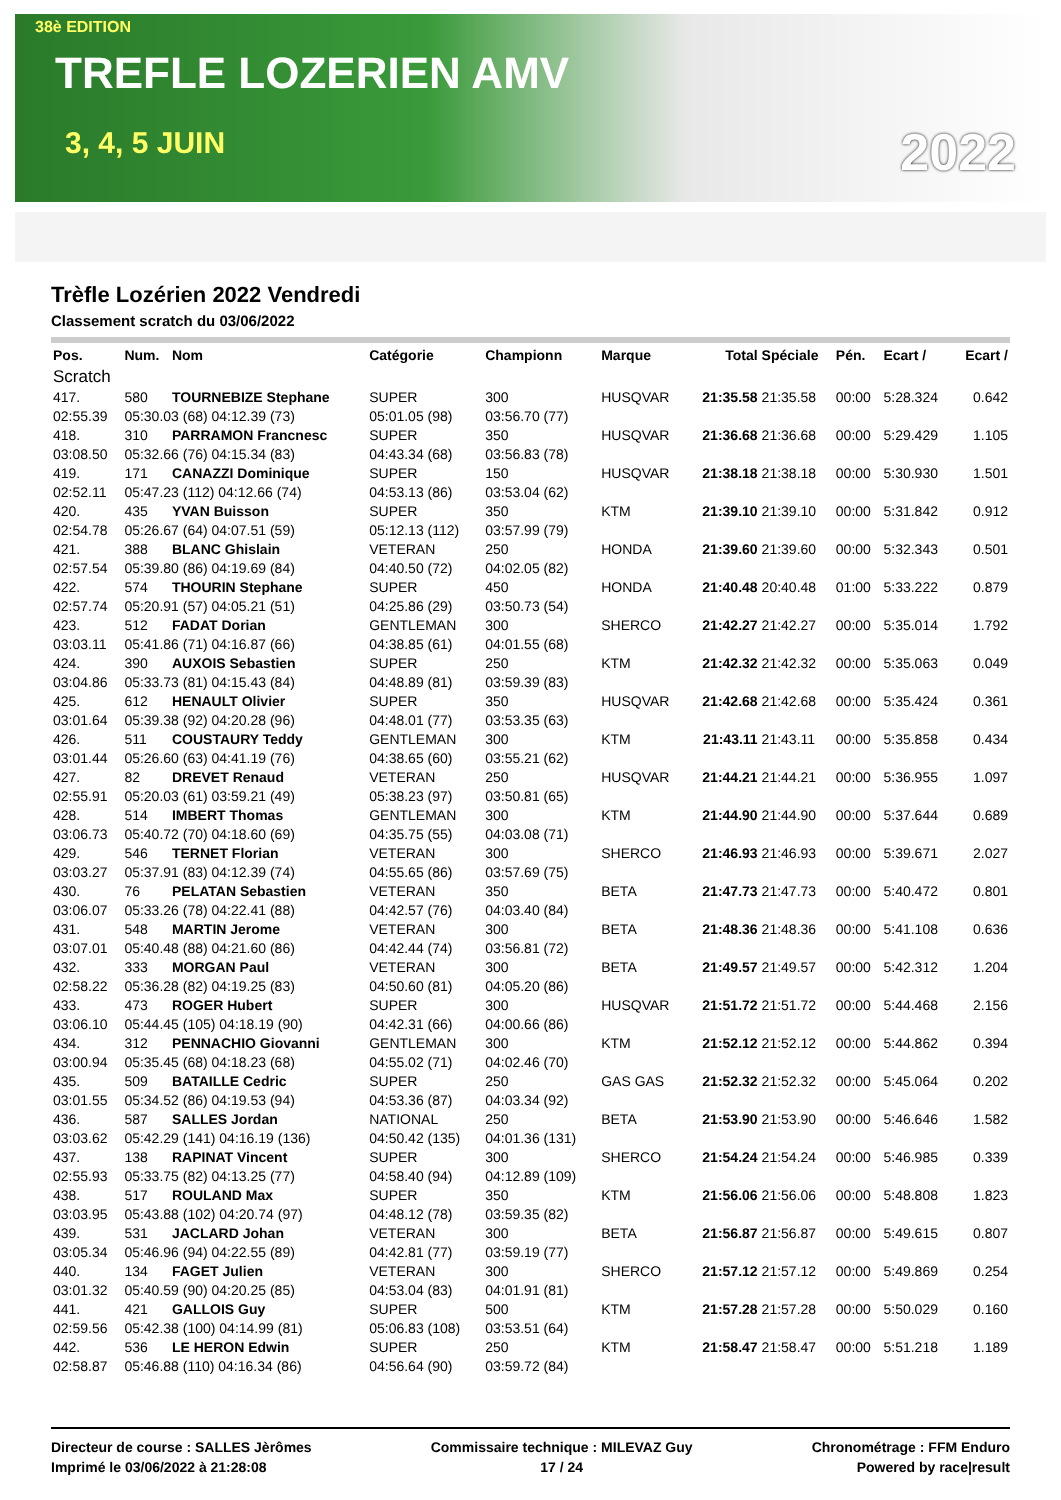38è EDITION
TREFLE LOZERIEN AMV
3, 4, 5 JUIN
2022
Trèfle Lozérien 2022 Vendredi
Classement scratch du 03/06/2022
| Pos. | Num. | Nom | Catégorie | Championn | Marque | Total | Spéciale | Pén. | Ecart / | Ecart / |
| --- | --- | --- | --- | --- | --- | --- | --- | --- | --- | --- |
| Scratch | | | | | | | | | | |
| 417. | 580 | TOURNEBIZE Stephane | SUPER | 300 | HUSQVAR | 21:35.58 | 21:35.58 | 00:00 | 5:28.324 | 0.642 |
| 02:55.39 | 05:30.03 (68) 04:12.39 (73) | | 05:01.05 (98) | 03:56.70 (77) | | | | | | |
| 418. | 310 | PARRAMON Francnesc | SUPER | 350 | HUSQVAR | 21:36.68 | 21:36.68 | 00:00 | 5:29.429 | 1.105 |
| 03:08.50 | 05:32.66 (76) 04:15.34 (83) | | 04:43.34 (68) | 03:56.83 (78) | | | | | | |
| 419. | 171 | CANAZZI Dominique | SUPER | 150 | HUSQVAR | 21:38.18 | 21:38.18 | 00:00 | 5:30.930 | 1.501 |
| 02:52.11 | 05:47.23 (112) 04:12.66 (74) | | 04:53.13 (86) | 03:53.04 (62) | | | | | | |
| 420. | 435 | YVAN Buisson | SUPER | 350 | KTM | 21:39.10 | 21:39.10 | 00:00 | 5:31.842 | 0.912 |
| 02:54.78 | 05:26.67 (64) 04:07.51 (59) | | 05:12.13 (112) | 03:57.99 (79) | | | | | | |
| 421. | 388 | BLANC Ghislain | VETERAN | 250 | HONDA | 21:39.60 | 21:39.60 | 00:00 | 5:32.343 | 0.501 |
| 02:57.54 | 05:39.80 (86) 04:19.69 (84) | | 04:40.50 (72) | 04:02.05 (82) | | | | | | |
| 422. | 574 | THOURIN Stephane | SUPER | 450 | HONDA | 21:40.48 | 20:40.48 | 01:00 | 5:33.222 | 0.879 |
| 02:57.74 | 05:20.91 (57) 04:05.21 (51) | | 04:25.86 (29) | 03:50.73 (54) | | | | | | |
| 423. | 512 | FADAT Dorian | GENTLEMAN | 300 | SHERCO | 21:42.27 | 21:42.27 | 00:00 | 5:35.014 | 1.792 |
| 03:03.11 | 05:41.86 (71) 04:16.87 (66) | | 04:38.85 (61) | 04:01.55 (68) | | | | | | |
| 424. | 390 | AUXOIS Sebastien | SUPER | 250 | KTM | 21:42.32 | 21:42.32 | 00:00 | 5:35.063 | 0.049 |
| 03:04.86 | 05:33.73 (81) 04:15.43 (84) | | 04:48.89 (81) | 03:59.39 (83) | | | | | | |
| 425. | 612 | HENAULT Olivier | SUPER | 350 | HUSQVAR | 21:42.68 | 21:42.68 | 00:00 | 5:35.424 | 0.361 |
| 03:01.64 | 05:39.38 (92) 04:20.28 (96) | | 04:48.01 (77) | 03:53.35 (63) | | | | | | |
| 426. | 511 | COUSTAURY Teddy | GENTLEMAN | 300 | KTM | 21:43.11 | 21:43.11 | 00:00 | 5:35.858 | 0.434 |
| 03:01.44 | 05:26.60 (63) 04:41.19 (76) | | 04:38.65 (60) | 03:55.21 (62) | | | | | | |
| 427. | 82 | DREVET Renaud | VETERAN | 250 | HUSQVAR | 21:44.21 | 21:44.21 | 00:00 | 5:36.955 | 1.097 |
| 02:55.91 | 05:20.03 (61) 03:59.21 (49) | | 05:38.23 (97) | 03:50.81 (65) | | | | | | |
| 428. | 514 | IMBERT Thomas | GENTLEMAN | 300 | KTM | 21:44.90 | 21:44.90 | 00:00 | 5:37.644 | 0.689 |
| 03:06.73 | 05:40.72 (70) 04:18.60 (69) | | 04:35.75 (55) | 04:03.08 (71) | | | | | | |
| 429. | 546 | TERNET Florian | VETERAN | 300 | SHERCO | 21:46.93 | 21:46.93 | 00:00 | 5:39.671 | 2.027 |
| 03:03.27 | 05:37.91 (83) 04:12.39 (74) | | 04:55.65 (86) | 03:57.69 (75) | | | | | | |
| 430. | 76 | PELATAN Sebastien | VETERAN | 350 | BETA | 21:47.73 | 21:47.73 | 00:00 | 5:40.472 | 0.801 |
| 03:06.07 | 05:33.26 (78) 04:22.41 (88) | | 04:42.57 (76) | 04:03.40 (84) | | | | | | |
| 431. | 548 | MARTIN Jerome | VETERAN | 300 | BETA | 21:48.36 | 21:48.36 | 00:00 | 5:41.108 | 0.636 |
| 03:07.01 | 05:40.48 (88) 04:21.60 (86) | | 04:42.44 (74) | 03:56.81 (72) | | | | | | |
| 432. | 333 | MORGAN Paul | VETERAN | 300 | BETA | 21:49.57 | 21:49.57 | 00:00 | 5:42.312 | 1.204 |
| 02:58.22 | 05:36.28 (82) 04:19.25 (83) | | 04:50.60 (81) | 04:05.20 (86) | | | | | | |
| 433. | 473 | ROGER Hubert | SUPER | 300 | HUSQVAR | 21:51.72 | 21:51.72 | 00:00 | 5:44.468 | 2.156 |
| 03:06.10 | 05:44.45 (105) 04:18.19 (90) | | 04:42.31 (66) | 04:00.66 (86) | | | | | | |
| 434. | 312 | PENNACHIO Giovanni | GENTLEMAN | 300 | KTM | 21:52.12 | 21:52.12 | 00:00 | 5:44.862 | 0.394 |
| 03:00.94 | 05:35.45 (68) 04:18.23 (68) | | 04:55.02 (71) | 04:02.46 (70) | | | | | | |
| 435. | 509 | BATAILLE Cedric | SUPER | 250 | GAS GAS | 21:52.32 | 21:52.32 | 00:00 | 5:45.064 | 0.202 |
| 03:01.55 | 05:34.52 (86) 04:19.53 (94) | | 04:53.36 (87) | 04:03.34 (92) | | | | | | |
| 436. | 587 | SALLES Jordan | NATIONAL | 250 | BETA | 21:53.90 | 21:53.90 | 00:00 | 5:46.646 | 1.582 |
| 03:03.62 | 05:42.29 (141) 04:16.19 (136) | | 04:50.42 (135) | 04:01.36 (131) | | | | | | |
| 437. | 138 | RAPINAT Vincent | SUPER | 300 | SHERCO | 21:54.24 | 21:54.24 | 00:00 | 5:46.985 | 0.339 |
| 02:55.93 | 05:33.75 (82) 04:13.25 (77) | | 04:58.40 (94) | 04:12.89 (109) | | | | | | |
| 438. | 517 | ROULAND Max | SUPER | 350 | KTM | 21:56.06 | 21:56.06 | 00:00 | 5:48.808 | 1.823 |
| 03:03.95 | 05:43.88 (102) 04:20.74 (97) | | 04:48.12 (78) | 03:59.35 (82) | | | | | | |
| 439. | 531 | JACLARD Johan | VETERAN | 300 | BETA | 21:56.87 | 21:56.87 | 00:00 | 5:49.615 | 0.807 |
| 03:05.34 | 05:46.96 (94) 04:22.55 (89) | | 04:42.81 (77) | 03:59.19 (77) | | | | | | |
| 440. | 134 | FAGET Julien | VETERAN | 300 | SHERCO | 21:57.12 | 21:57.12 | 00:00 | 5:49.869 | 0.254 |
| 03:01.32 | 05:40.59 (90) 04:20.25 (85) | | 04:53.04 (83) | 04:01.91 (81) | | | | | | |
| 441. | 421 | GALLOIS Guy | SUPER | 500 | KTM | 21:57.28 | 21:57.28 | 00:00 | 5:50.029 | 0.160 |
| 02:59.56 | 05:42.38 (100) 04:14.99 (81) | | 05:06.83 (108) | 03:53.51 (64) | | | | | | |
| 442. | 536 | LE HERON Edwin | SUPER | 250 | KTM | 21:58.47 | 21:58.47 | 00:00 | 5:51.218 | 1.189 |
| 02:58.87 | 05:46.88 (110) 04:16.34 (86) | | 04:56.64 (90) | 03:59.72 (84) | | | | | | |
Directeur de course : SALLES Jèrômes
Imprimé le 03/06/2022 à 21:28:08
Commissaire technique : MILEVAZ Guy
17 / 24
Chronométrage : FFM Enduro
Powered by race|result